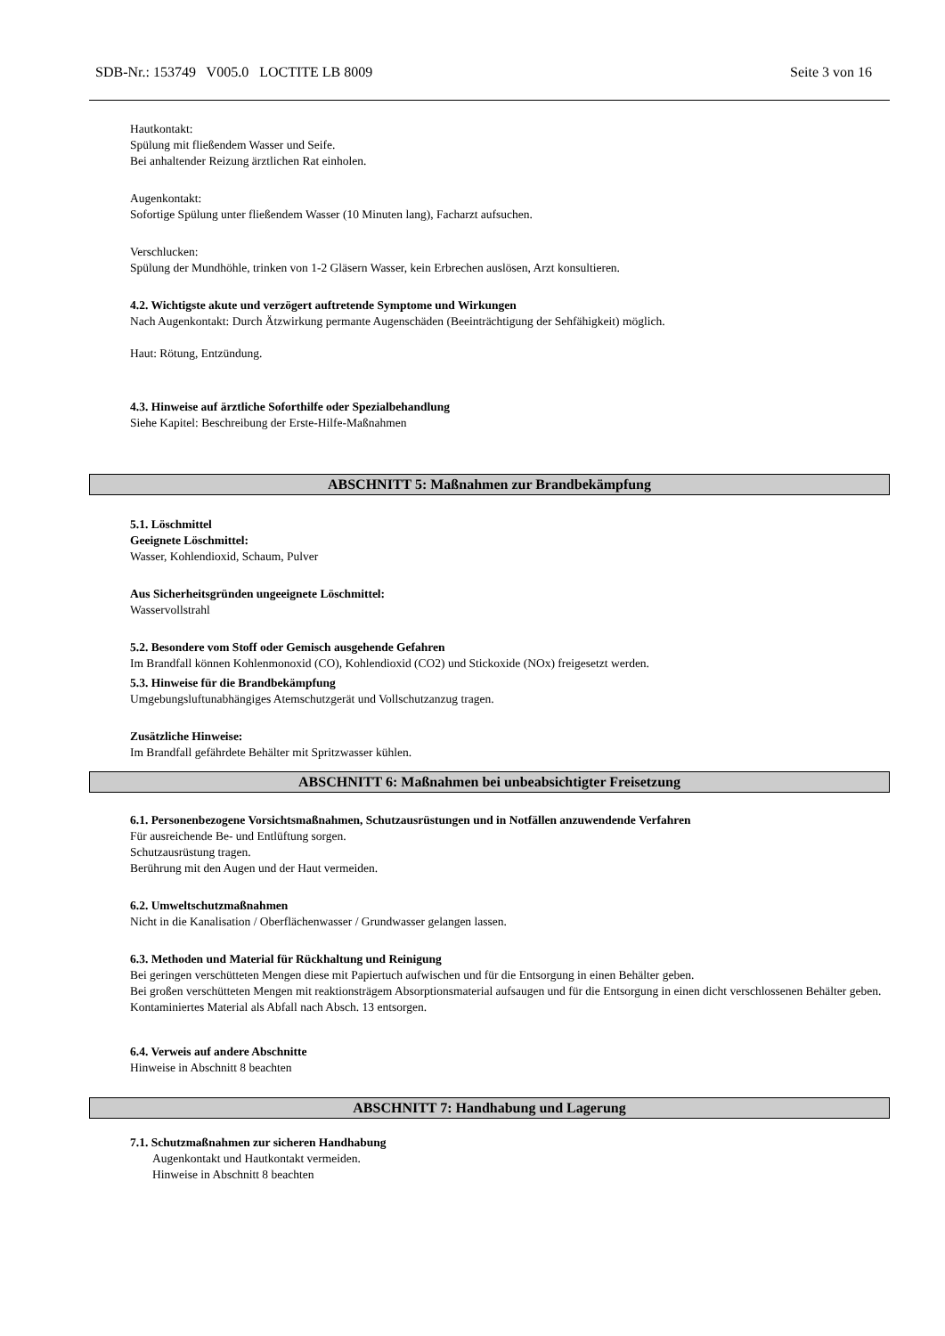SDB-Nr.: 153749 V005.0 LOCTITE LB 8009 Seite 3 von 16
Hautkontakt:
Spülung mit fließendem Wasser und Seife.
Bei anhaltender Reizung ärztlichen Rat einholen.
Augenkontakt:
Sofortige Spülung unter fließendem Wasser (10 Minuten lang), Facharzt aufsuchen.
Verschlucken:
Spülung der Mundhöhle, trinken von 1-2 Gläsern Wasser, kein Erbrechen auslösen, Arzt konsultieren.
4.2. Wichtigste akute und verzögert auftretende Symptome und Wirkungen
Nach Augenkontakt: Durch Ätzwirkung permante Augenschäden (Beeinträchtigung der Sehfähigkeit) möglich.
Haut: Rötung, Entzündung.
4.3. Hinweise auf ärztliche Soforthilfe oder Spezialbehandlung
Siehe Kapitel: Beschreibung der Erste-Hilfe-Maßnahmen
ABSCHNITT 5: Maßnahmen zur Brandbekämpfung
5.1. Löschmittel
Geeignete Löschmittel:
Wasser, Kohlendioxid, Schaum, Pulver
Aus Sicherheitsgründen ungeeignete Löschmittel:
Wasservollstrahl
5.2. Besondere vom Stoff oder Gemisch ausgehende Gefahren
Im Brandfall können Kohlenmonoxid (CO), Kohlendioxid (CO2) und Stickoxide (NOx) freigesetzt werden.
5.3. Hinweise für die Brandbekämpfung
Umgebungsluftunabhängiges Atemschutzgerät und Vollschutzanzug tragen.
Zusätzliche Hinweise:
Im Brandfall gefährdete Behälter mit Spritzwasser kühlen.
ABSCHNITT 6: Maßnahmen bei unbeabsichtigter Freisetzung
6.1. Personenbezogene Vorsichtsmaßnahmen, Schutzausrüstungen und in Notfällen anzuwendende Verfahren
Für ausreichende Be- und Entlüftung sorgen.
Schutzausrüstung tragen.
Berührung mit den Augen und der Haut vermeiden.
6.2. Umweltschutzmaßnahmen
Nicht in die Kanalisation / Oberflächenwasser / Grundwasser gelangen lassen.
6.3. Methoden und Material für Rückhaltung und Reinigung
Bei geringen verschütteten Mengen diese mit Papiertuch aufwischen und für die Entsorgung in einen Behälter geben.
Bei großen verschütteten Mengen mit reaktionsträgem Absorptionsmaterial aufsaugen und für die Entsorgung in einen dicht verschlossenen Behälter geben.
Kontaminiertes Material als Abfall nach Absch. 13 entsorgen.
6.4. Verweis auf andere Abschnitte
Hinweise in Abschnitt 8 beachten
ABSCHNITT 7: Handhabung und Lagerung
7.1. Schutzmaßnahmen zur sicheren Handhabung
Augenkontakt und Hautkontakt vermeiden.
Hinweise in Abschnitt 8 beachten